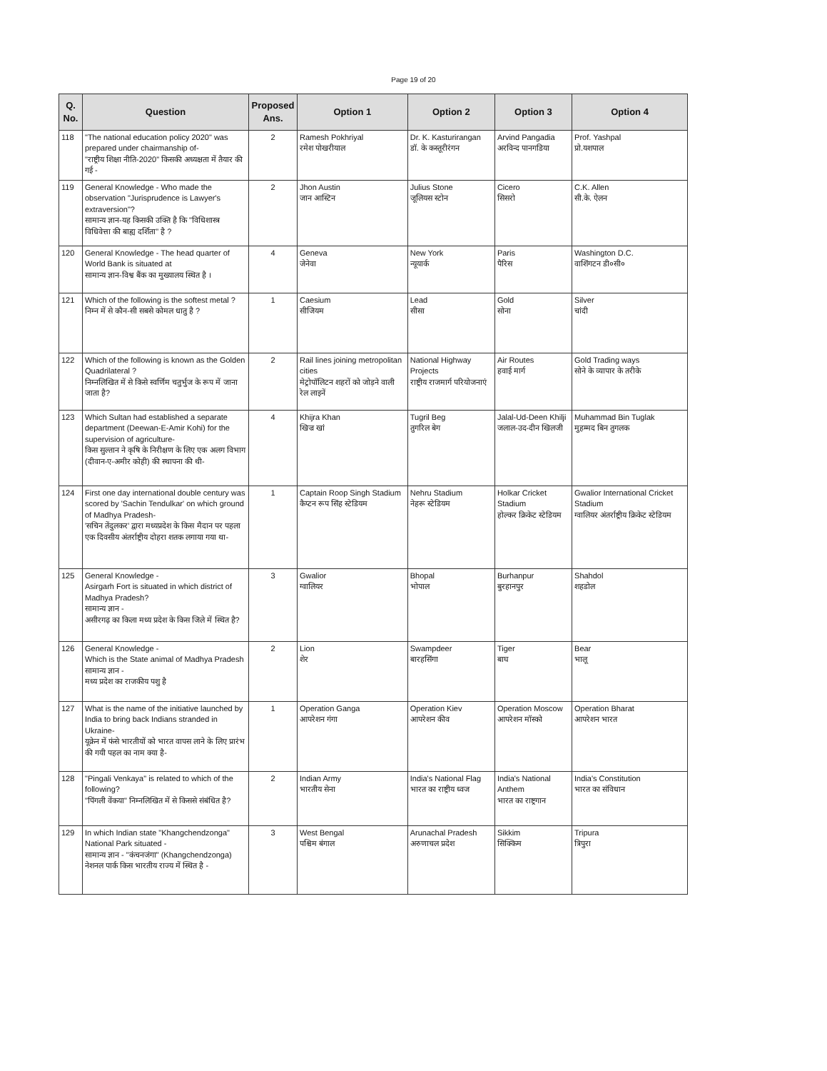Page 19 of 20
| Q. No. | Question | Proposed Ans. | Option 1 | Option 2 | Option 3 | Option 4 |
| --- | --- | --- | --- | --- | --- | --- |
| 118 | "The national education policy 2020" was prepared under chairmanship of- "राष्ट्रीय शिक्षा नीति-2020" किसकी अध्यक्षता में तैयार की गई - | 2 | Ramesh Pokhriyal रमेश पोखरीयाल | Dr. K. Kasturirangan डॉ. के कस्तूरीरंगन | Arvind Pangadia अरविन्द पानगडिया | Prof. Yashpal प्रो.यशपाल |
| 119 | General Knowledge - Who made the observation "Jurisprudence is Lawyer's extraversion"? सामान्य ज्ञान-यह किसकी उक्ति है कि "विधिशास्त्र विधिवेत्ता की बाह्य दर्शिता" है ? | 2 | Jhon Austin जान आस्टिन | Julius Stone जूलियस स्टोन | Cicero सिसरो | C.K. Allen सी.के. ऐलन |
| 120 | General Knowledge - The head quarter of World Bank is situated at सामान्य ज्ञान-विश्व बैंक का मुख्यालय स्थित है । | 4 | Geneva जेनेवा | New York न्यूयार्क | Paris पैरिस | Washington D.C. वाशिंगटन डी०सी० |
| 121 | Which of the following is the softest metal ? निम्न में से कौन-सी सबसे कोमल धातु है ? | 1 | Caesium सीजियम | Lead सीसा | Gold सोना | Silver चांदी |
| 122 | Which of the following is known as the Golden Quadrilateral ? निम्नलिखित में से किसे स्वर्णिम चतुर्भुज के रूप में जाना जाता है? | 2 | Rail lines joining metropolitan cities मेट्रोपॉलिटन शहरों को जोड़ने वाली रेल लाइनें | National Highway Projects राष्ट्रीय राजमार्ग परियोजनाएं | Air Routes हवाई मार्ग | Gold Trading ways सोने के व्यापार के तरीके |
| 123 | Which Sultan had established a separate department (Deewan-E-Amir Kohi) for the supervision of agriculture- किस सुल्तान ने कृषि के निरीक्षण के लिए एक अलग विभाग (दीवान-ए-अमीर कोही) की स्थापना की थी- | 4 | Khijra Khan खिज्र खां | Tugril Beg तुगरिल बेग | Jalal-Ud-Deen Khilji जलाल-उद-दीन खिलजी | Muhammad Bin Tuglak मुहम्मद बिन तुगलक |
| 124 | First one day international double century was scored by 'Sachin Tendulkar' on which ground of Madhya Pradesh- 'सचिन तेंदुलकर' द्वारा मध्यप्रदेश के किस मैदान पर पहला एक दिवसीय अंतर्राष्ट्रीय दोहरा शतक लगाया गया था- | 1 | Captain Roop Singh Stadium कैप्टन रूप सिंह स्टेडियम | Nehru Stadium नेहरू स्टेडियम | Holkar Cricket Stadium होल्कर क्रिकेट स्टेडियम | Gwalior International Cricket Stadium ग्वालियर अंतर्राष्ट्रीय क्रिकेट स्टेडियम |
| 125 | General Knowledge - Asirgarh Fort is situated in which district of Madhya Pradesh? सामान्य ज्ञान - असीरगढ़ का किला मध्य प्रदेश के किस जिले में स्थित है? | 3 | Gwalior ग्वालियर | Bhopal भोपाल | Burhanpur बुरहानपुर | Shahdol शहडोल |
| 126 | General Knowledge - Which is the State animal of Madhya Pradesh सामान्य ज्ञान - मध्य प्रदेश का राजकीय पशु है | 2 | Lion शेर | Swampdeer बारहसिंगा | Tiger बाघ | Bear भालू |
| 127 | What is the name of the initiative launched by India to bring back Indians stranded in Ukraine- यूक्रेन में फंसे भारतीयों को भारत वापस लाने के लिए प्रारंभ की गयी पहल का नाम क्या है- | 1 | Operation Ganga आपरेशन गंगा | Operation Kiev आपरेशन कीव | Operation Moscow आपरेशन मॉस्को | Operation Bharat आपरेशन भारत |
| 128 | "Pingali Venkaya" is related to which of the following? "पिंगली वेंकया" निम्नलिखित में से किससे संबंधित है? | 2 | Indian Army भारतीय सेना | India's National Flag भारत का राष्ट्रीय ध्वज | India's National Anthem भारत का राष्ट्रगान | India's Constitution भारत का संविधान |
| 129 | In which Indian state "Khangchendzonga" National Park situated - सामान्य ज्ञान - "कंचनजंगा" (Khangchendzonga) नेशनल पार्क किस भारतीय राज्य में स्थित है - | 3 | West Bengal पश्चिम बंगाल | Arunachal Pradesh अरुणाचल प्रदेश | Sikkim सिक्किम | Tripura त्रिपुरा |